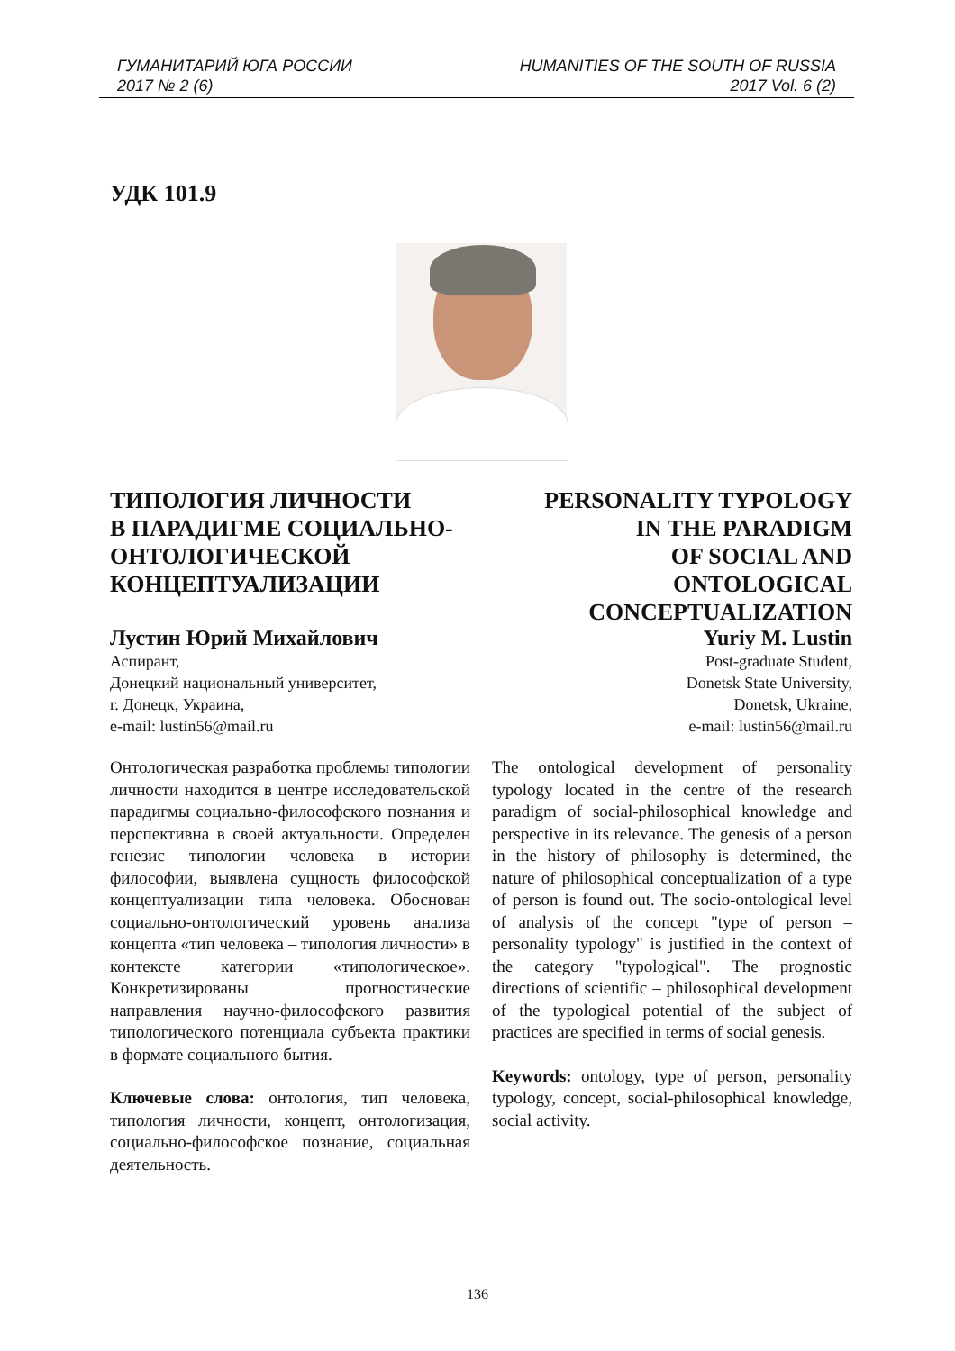ГУМАНИТАРИЙ ЮГА РОССИИ
2017 № 2 (6)
HUMANITIES OF THE SOUTH OF RUSSIA
2017 Vol. 6 (2)
УДК 101.9
ТИПОЛОГИЯ ЛИЧНОСТИ
В ПАРАДИГМЕ СОЦИАЛЬНО-
ОНТОЛОГИЧЕСКОЙ
КОНЦЕПТУАЛИЗАЦИИ
PERSONALITY TYPOLOGY
IN THE PARADIGM
OF SOCIAL AND
ONTOLOGICAL
CONCEPTUALIZATION
Лустин Юрий Михайлович
Аспирант,
Донецкий национальный университет,
г. Донецк, Украина,
e-mail: lustin56@mail.ru
Yuriy M. Lustin
Post-graduate Student,
Donetsk State University,
Donetsk, Ukraine,
e-mail: lustin56@mail.ru
Онтологическая разработка проблемы типологии личности находится в центре исследовательской парадигмы социально-философского познания и перспективна в своей актуальности. Определен генезис типологии человека в истории философии, выявлена сущность философской концептуализации типа человека. Обоснован социально-онтологический уровень анализа концепта «тип человека – типология личности» в контексте категории «типологическое». Конкретизированы прогностические направления научно-философского развития типологического потенциала субъекта практики в формате социального бытия.
Ключевые слова: онтология, тип человека, типология личности, концепт, онтологизация, социально-философское познание, социальная деятельность.
The ontological development of personality typology located in the centre of the research paradigm of social-philosophical knowledge and perspective in its relevance. The genesis of a person in the history of philosophy is determined, the nature of philosophical conceptualization of a type of person is found out. The socio-ontological level of analysis of the concept "type of person – personality typology" is justified in the context of the category "typological". The prognostic directions of scientific – philosophical development of the typological potential of the subject of practices are specified in terms of social genesis.
Keywords: ontology, type of person, personality typology, concept, social-philosophical knowledge, social activity.
136